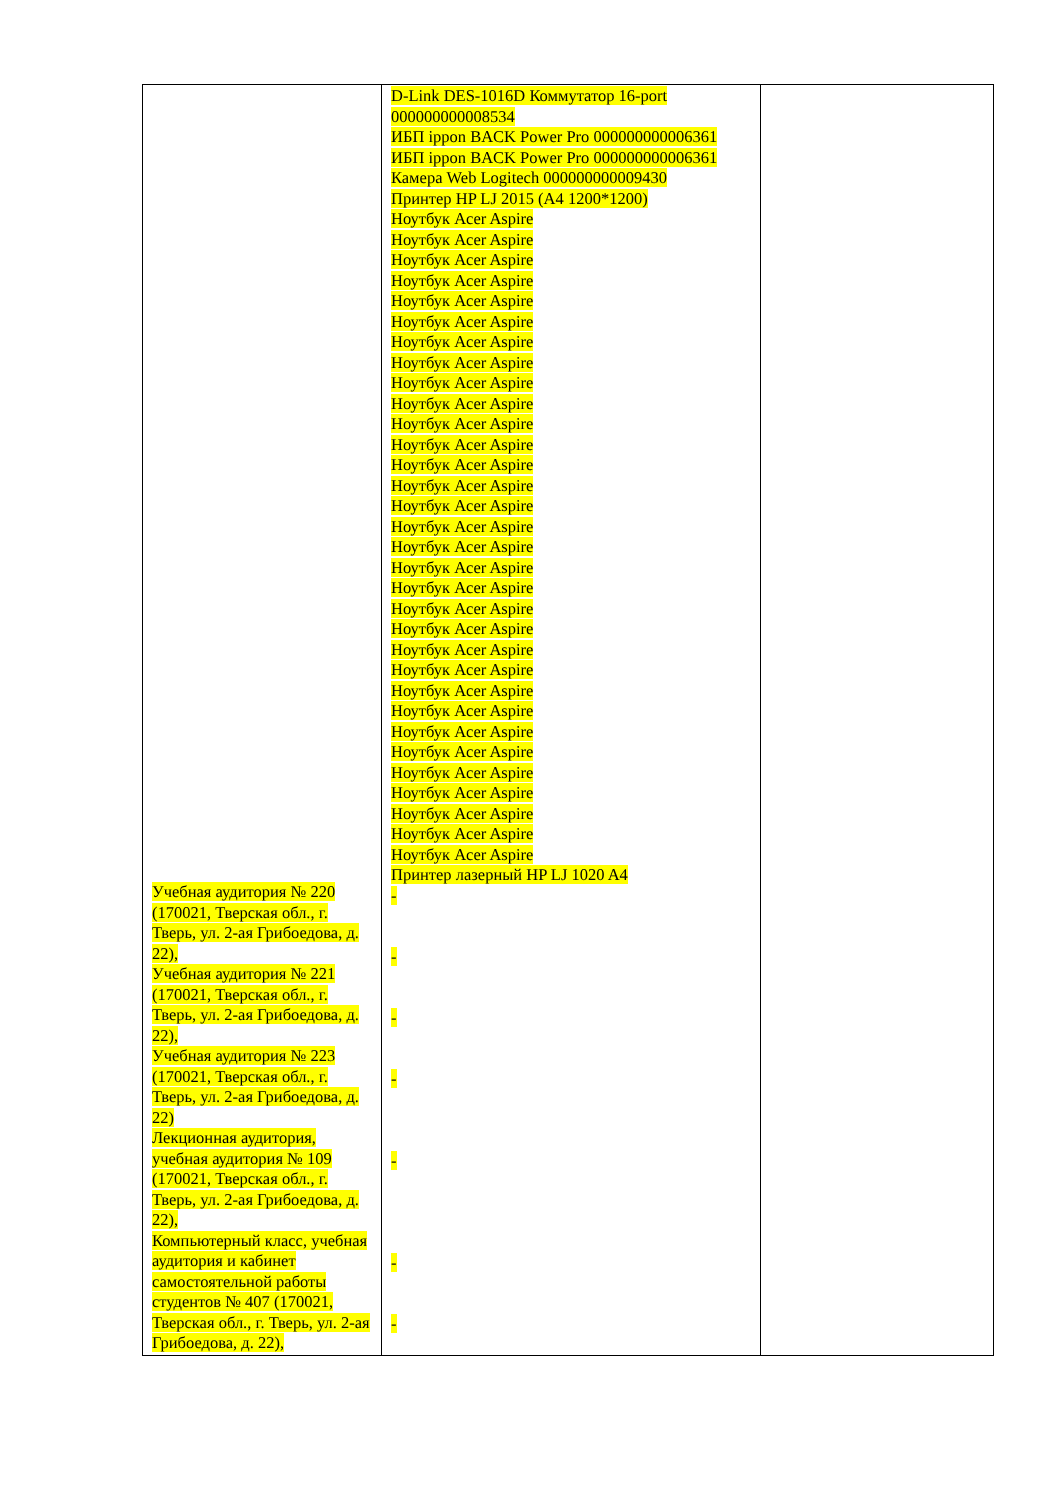| Учебная аудитория № 220 (170021, Тверская обл., г. Тверь, ул. 2-ая Грибоедова, д. 22), Учебная аудитория № 221 (170021, Тверская обл., г. Тверь, ул. 2-ая Грибоедова, д. 22), Учебная аудитория № 223 (170021, Тверская обл., г. Тверь, ул. 2-ая Грибоедова, д. 22) Лекционная аудитория, учебная аудитория № 109 (170021, Тверская обл., г. Тверь, ул. 2-ая Грибоедова, д. 22), Компьютерный класс, учебная аудитория и кабинет самостоятельной работы студентов № 407 (170021, Тверская обл., г. Тверь, ул. 2-ая Грибоедова, д. 22), | D-Link DES-1016D Коммутатор 16-port 000000000008534 ИБП ippon BACK Power Pro 000000000006361 ИБП ippon BACK Power Pro 000000000006361 Камера Web Logitech 000000000009430 Принтер HP LJ 2015 (A4 1200*1200) Ноутбук Acer Aspire Ноутбук Acer Aspire Ноутбук Acer Aspire Ноутбук Acer Aspire Ноутбук Acer Aspire Ноутбук Acer Aspire Ноутбук Acer Aspire Ноутбук Acer Aspire Ноутбук Acer Aspire Ноутбук Acer Aspire Ноутбук Acer Aspire Ноутбук Acer Aspire Ноутбук Acer Aspire Ноутбук Acer Aspire Ноутбук Acer Aspire Ноутбук Acer Aspire Ноутбук Acer Aspire Ноутбук Acer Aspire Ноутбук Acer Aspire Ноутбук Acer Aspire Ноутбук Acer Aspire Ноутбук Acer Aspire Ноутбук Acer Aspire Ноутбук Acer Aspire Ноутбук Acer Aspire Ноутбук Acer Aspire Ноутбук Acer Aspire Ноутбук Acer Aspire Ноутбук Acer Aspire Ноутбук Acer Aspire Ноутбук Acer Aspire Ноутбук Acer Aspire Принтер лазерный HP LJ 1020 A4 - - - - - - - | |